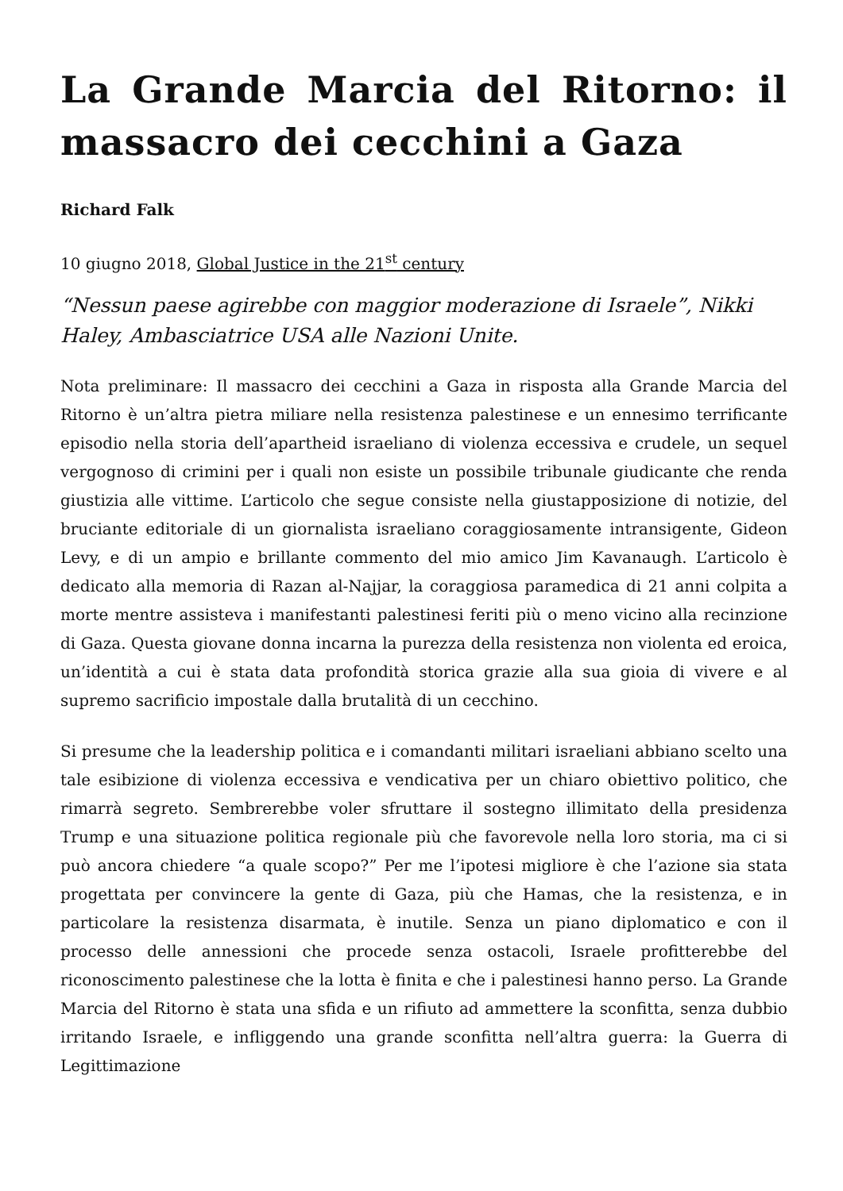La Grande Marcia del Ritorno: il massacro dei cecchini a Gaza
Richard Falk
10 giugno 2018, Global Justice in the 21<sup>st</sup> century
“Nessun paese agirebbe con maggior moderazione di Israele”, Nikki Haley, Ambasciatrice USA alle Nazioni Unite.
Nota preliminare: Il massacro dei cecchini a Gaza in risposta alla Grande Marcia del Ritorno è un’altra pietra miliare nella resistenza palestinese e un ennesimo terrificante episodio nella storia dell’apartheid israeliano di violenza eccessiva e crudele, un sequel vergognoso di crimini per i quali non esiste un possibile tribunale giudicante che renda giustizia alle vittime. L’articolo che segue consiste nella giustapposizione di notizie, del bruciante editoriale di un giornalista israeliano coraggiosamente intransigente, Gideon Levy, e di un ampio e brillante commento del mio amico Jim Kavanaugh. L’articolo è dedicato alla memoria di Razan al-Najjar, la coraggiosa paramedica di 21 anni colpita a morte mentre assisteva i manifestanti palestinesi feriti più o meno vicino alla recinzione di Gaza. Questa giovane donna incarna la purezza della resistenza non violenta ed eroica, un’identità a cui è stata data profondità storica grazie alla sua gioia di vivere e al supremo sacrificio impostale dalla brutalità di un cecchino.
Si presume che la leadership politica e i comandanti militari israeliani abbiano scelto una tale esibizione di violenza eccessiva e vendicativa per un chiaro obiettivo politico, che rimarrà segreto. Sembrerebbe voler sfruttare il sostegno illimitato della presidenza Trump e una situazione politica regionale più che favorevole nella loro storia, ma ci si può ancora chiedere “a quale scopo?” Per me l’ipotesi migliore è che l’azione sia stata progettata per convincere la gente di Gaza, più che Hamas, che la resistenza, e in particolare la resistenza disarmata, è inutile. Senza un piano diplomatico e con il processo delle annessioni che procede senza ostacoli, Israele profitterebbe del riconoscimento palestinese che la lotta è finita e che i palestinesi hanno perso. La Grande Marcia del Ritorno è stata una sfida e un rifiuto ad ammettere la sconfitta, senza dubbio irritando Israele, e infliggendo una grande sconfitta nell’altra guerra: la Guerra di Legittimazione